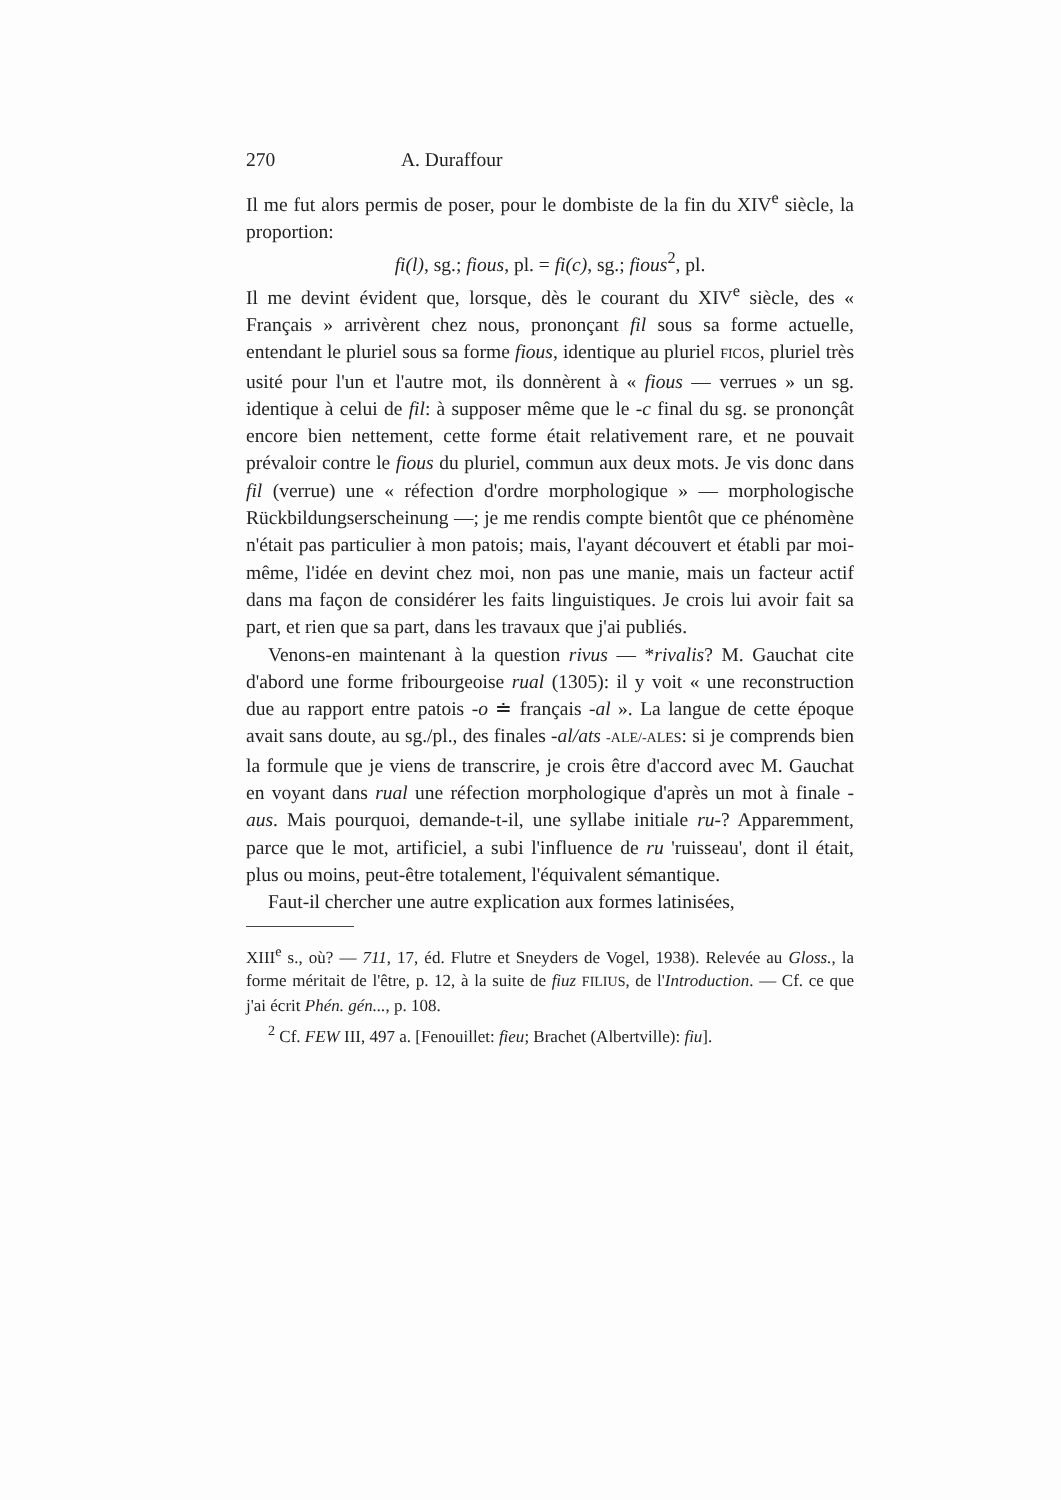270 A. Duraffour
Il me fut alors permis de poser, pour le dombiste de la fin du XIV<sup>e</sup> siècle, la proportion:
fi(l), sg.; fious, pl. = fi(c), sg.; fious<sup>2</sup>, pl.
Il me devint évident que, lorsque, dès le courant du XIV<sup>e</sup> siècle, des « Français » arrivèrent chez nous, prononçant fil sous sa forme actuelle, entendant le pluriel sous sa forme fious, identique au pluriel FICOS, pluriel très usité pour l'un et l'autre mot, ils donnèrent à « fious — verrues » un sg. identique à celui de fil: à supposer même que le -c final du sg. se prononçât encore bien nettement, cette forme était relativement rare, et ne pouvait prévaloir contre le fious du pluriel, commun aux deux mots. Je vis donc dans fil (verrue) une « réfection d'ordre morphologique » — morphologische Rückbildungserscheinung —; je me rendis compte bientôt que ce phénomène n'était pas particulier à mon patois; mais, l'ayant découvert et établi par moi-même, l'idée en devint chez moi, non pas une manie, mais un facteur actif dans ma façon de considérer les faits linguistiques. Je crois lui avoir fait sa part, et rien que sa part, dans les travaux que j'ai publiés.
Venons-en maintenant à la question rivus — *rivalis? M. Gauchat cite d'abord une forme fribourgeoise rual (1305): il y voit « une reconstruction due au rapport entre patois -o ≐ français -al ». La langue de cette époque avait sans doute, au sg./pl., des finales -al/ats -ALE/-ALES: si je comprends bien la formule que je viens de transcrire, je crois être d'accord avec M. Gauchat en voyant dans rual une réfection morphologique d'après un mot à finale -aus. Mais pourquoi, demande-t-il, une syllabe initiale ru-? Apparemment, parce que le mot, artificiel, a subi l'influence de ru 'ruisseau', dont il était, plus ou moins, peut-être totalement, l'équivalent sémantique.
Faut-il chercher une autre explication aux formes latinisées,
XIII<sup>e</sup> s., où? — 711, 17, éd. Flutre et Sneyders de Vogel, 1938). Relevée au Gloss., la forme méritait de l'être, p. 12, à la suite de fiuz FILIUS, de l'Introduction. — Cf. ce que j'ai écrit Phén. gén..., p. 108.
<sup>2</sup> Cf. FEW III, 497 a. [Fenouillet: fieu; Brachet (Albertville): fiu].